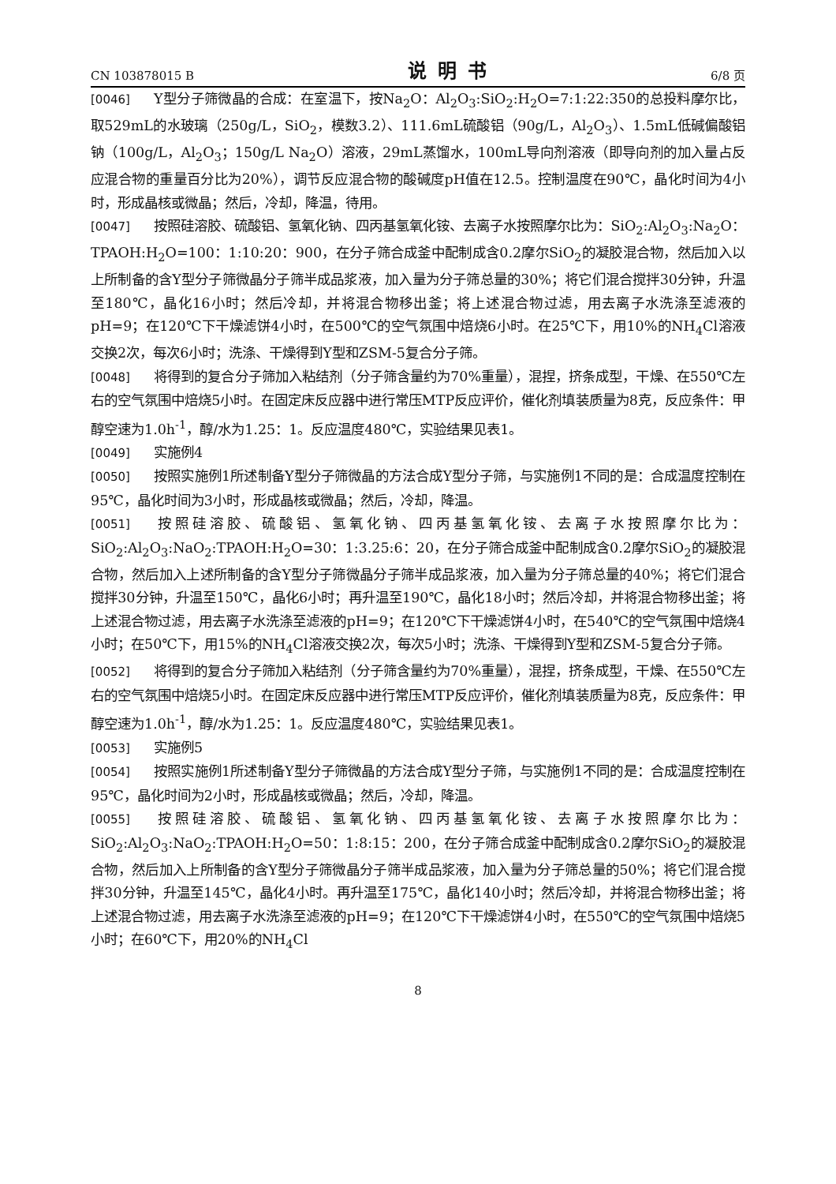CN 103878015 B 说明书 6/8 页
[0046] Y型分子筛微晶的合成：在室温下，按Na<sub>2</sub>O：Al<sub>2</sub>O<sub>3</sub>:SiO<sub>2</sub>:H<sub>2</sub>O=7:1:22:350的总投料摩尔比，取529mL的水玻璃（250g/L，SiO<sub>2</sub>，模数3.2）、111.6mL硫酸铝（90g/L，Al<sub>2</sub>O<sub>3</sub>）、1.5mL低碱偏酸铝钠（100g/L，Al<sub>2</sub>O<sub>3</sub>；150g/L Na<sub>2</sub>O）溶液，29mL蒸馏水，100mL导向剂溶液（即导向剂的加入量占反应混合物的重量百分比为20%），调节反应混合物的酸碱度pH值在12.5。控制温度在90℃，晶化时间为4小时，形成晶核或微晶；然后，冷却，降温，待用。
[0047] 按照硅溶胶、硫酸铝、氢氧化钠、四丙基氢氧化铵、去离子水按照摩尔比为：SiO<sub>2</sub>:Al<sub>2</sub>O<sub>3</sub>:Na<sub>2</sub>O：TPAOH:H<sub>2</sub>O=100：1:10:20：900，在分子筛合成釜中配制成含0.2摩尔SiO<sub>2</sub>的凝胶混合物，然后加入以上所制备的含Y型分子筛微晶分子筛半成品浆液，加入量为分子筛总量的30%；将它们混合搅拌30分钟，升温至180℃，晶化16小时；然后冷却，并将混合物移出釜；将上述混合物过滤，用去离子水洗涤至滤液的pH=9；在120℃下干燥滤饼4小时，在500℃的空气氛围中焙烧6小时。在25℃下，用10%的NH<sub>4</sub>Cl溶液交换2次，每次6小时；洗涤、干燥得到Y型和ZSM-5复合分子筛。
[0048] 将得到的复合分子筛加入粘结剂（分子筛含量约为70%重量），混捏，挤条成型，干燥、在550℃左右的空气氛围中焙烧5小时。在固定床反应器中进行常压MTP反应评价，催化剂填装质量为8克，反应条件：甲醇空速为1.0h<sup>-1</sup>，醇/水为1.25：1。反应温度480℃，实验结果见表1。
[0049] 实施例4
[0050] 按照实施例1所述制备Y型分子筛微晶的方法合成Y型分子筛，与实施例1不同的是：合成温度控制在95℃，晶化时间为3小时，形成晶核或微晶；然后，冷却，降温。
[0051] 按照硅溶胶、硫酸铝、氢氧化钠、四丙基氢氧化铵、去离子水按照摩尔比为：SiO<sub>2</sub>:Al<sub>2</sub>O<sub>3</sub>:NaO<sub>2</sub>:TPAOH:H<sub>2</sub>O=30：1:3.25:6：20，在分子筛合成釜中配制成含0.2摩尔SiO<sub>2</sub>的凝胶混合物，然后加入上述所制备的含Y型分子筛微晶分子筛半成品浆液，加入量为分子筛总量的40%；将它们混合搅拌30分钟，升温至150℃，晶化6小时；再升温至190℃，晶化18小时；然后冷却，并将混合物移出釜；将上述混合物过滤，用去离子水洗涤至滤液的pH=9；在120℃下干燥滤饼4小时，在540℃的空气氛围中焙烧4小时；在50℃下，用15%的NH<sub>4</sub>Cl溶液交换2次，每次5小时；洗涤、干燥得到Y型和ZSM-5复合分子筛。
[0052] 将得到的复合分子筛加入粘结剂（分子筛含量约为70%重量），混捏，挤条成型，干燥、在550℃左右的空气氛围中焙烧5小时。在固定床反应器中进行常压MTP反应评价，催化剂填装质量为8克，反应条件：甲醇空速为1.0h<sup>-1</sup>，醇/水为1.25：1。反应温度480℃，实验结果见表1。
[0053] 实施例5
[0054] 按照实施例1所述制备Y型分子筛微晶的方法合成Y型分子筛，与实施例1不同的是：合成温度控制在95℃，晶化时间为2小时，形成晶核或微晶；然后，冷却，降温。
[0055] 按照硅溶胶、硫酸铝、氢氧化钠、四丙基氢氧化铵、去离子水按照摩尔比为：SiO<sub>2</sub>:Al<sub>2</sub>O<sub>3</sub>:NaO<sub>2</sub>:TPAOH:H<sub>2</sub>O=50：1:8:15：200，在分子筛合成釜中配制成含0.2摩尔SiO<sub>2</sub>的凝胶混合物，然后加入上所制备的含Y型分子筛微晶分子筛半成品浆液，加入量为分子筛总量的50%；将它们混合搅拌30分钟，升温至145℃，晶化4小时。再升温至175℃，晶化140小时；然后冷却，并将混合物移出釜；将上述混合物过滤，用去离子水洗涤至滤液的pH=9；在120℃下干燥滤饼4小时，在550℃的空气氛围中焙烧5小时；在60℃下，用20%的NH<sub>4</sub>Cl
8